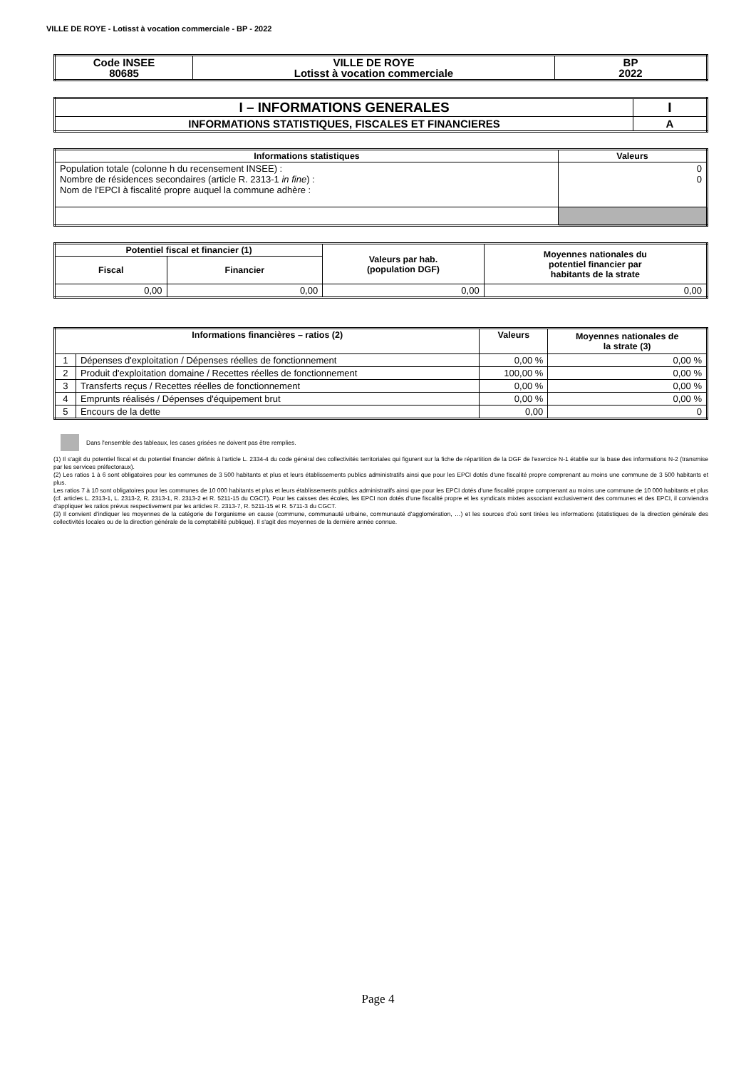VILLE DE ROYE - Lotisst à vocation commerciale - BP - 2022
| Code INSEE 80685 | VILLE DE ROYE Lotisst à vocation commerciale | BP 2022 |
| I – INFORMATIONS GENERALES | I |
| INFORMATIONS STATISTIQUES, FISCALES ET FINANCIERES | A |
| Informations statistiques | Valeurs |
| --- | --- |
| Population totale (colonne h du recensement INSEE) : Nombre de résidences secondaires (article R. 2313-1 in fine ) : Nom de l'EPCI à fiscalité propre auquel la commune adhère : | 0 0 |
| Potentiel fiscal et financier (1) | | Valeurs par hab. (population DGF) | Moyennes nationales du potentiel financier par habitants de la strate |
| --- | --- | --- | --- |
| Fiscal | Financier | | |
| 0,00 | 0,00 | 0,00 | 0,00 |
| Informations financières – ratios (2) | | Valeurs | Moyennes nationales de la strate (3) |
| --- | --- | --- | --- |
| 1 | Dépenses d'exploitation / Dépenses réelles de fonctionnement | 0,00 % | 0,00 % |
| 2 | Produit d'exploitation domaine / Recettes réelles de fonctionnement | 100,00 % | 0,00 % |
| 3 | Transferts reçus / Recettes réelles de fonctionnement | 0,00 % | 0,00 % |
| 4 | Emprunts réalisés / Dépenses d'équipement brut | 0,00 % | 0,00 % |
| 5 | Encours de la dette | 0,00 | 0 |
Dans l'ensemble des tableaux, les cases grisées ne doivent pas être remplies.
(1) Il s'agit du potentiel fiscal et du potentiel financier définis à l'article L. 2334-4 du code général des collectivités territoriales qui figurent sur la fiche de répartition de la DGF de l'exercice N-1 établie sur la base des informations N-2 (transmise par les services préfectoraux).
(2) Les ratios 1 à 6 sont obligatoires pour les communes de 3 500 habitants et plus et leurs établissements publics administratifs ainsi que pour les EPCI dotés d'une fiscalité propre comprenant au moins une commune de 3 500 habitants et plus.
Les ratios 7 à 10 sont obligatoires pour les communes de 10 000 habitants et plus et leurs établissements publics administratifs ainsi que pour les EPCI dotés d'une fiscalité propre comprenant au moins une commune de 10 000 habitants et plus (cf. articles L. 2313-1, L. 2313-2, R. 2313-1, R. 2313-2 et R. 5211-15 du CGCT). Pour les caisses des écoles, les EPCI non dotés d'une fiscalité propre et les syndicats mixtes associant exclusivement des communes et des EPCI, il conviendra d'appliquer les ratios prévus respectivement par les articles R. 2313-7, R. 5211-15 et R. 5711-3 du CGCT.
(3) Il convient d'indiquer les moyennes de la catégorie de l'organisme en cause (commune, communauté urbaine, communauté d'agglomération, …) et les sources d'où sont tirées les informations (statistiques de la direction générale des collectivités locales ou de la direction générale de la comptabilité publique). Il s'agit des moyennes de la dernière année connue.
Page 4